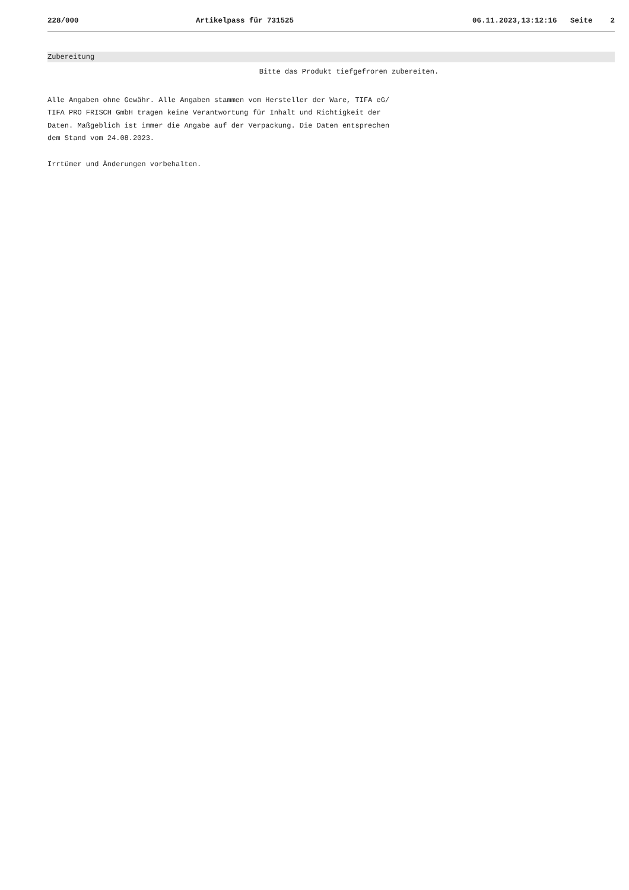228/000 Artikelpass für 731525 06.11.2023,13:12:16 Seite 2
Zubereitung
Bitte das Produkt tiefgefroren zubereiten.
Alle Angaben ohne Gewähr. Alle Angaben stammen vom Hersteller der Ware, TIFA eG/
TIFA PRO FRISCH GmbH tragen keine Verantwortung für Inhalt und Richtigkeit der
Daten. Maßgeblich ist immer die Angabe auf der Verpackung. Die Daten entsprechen
dem Stand vom 24.08.2023.
Irrtümer und Änderungen vorbehalten.